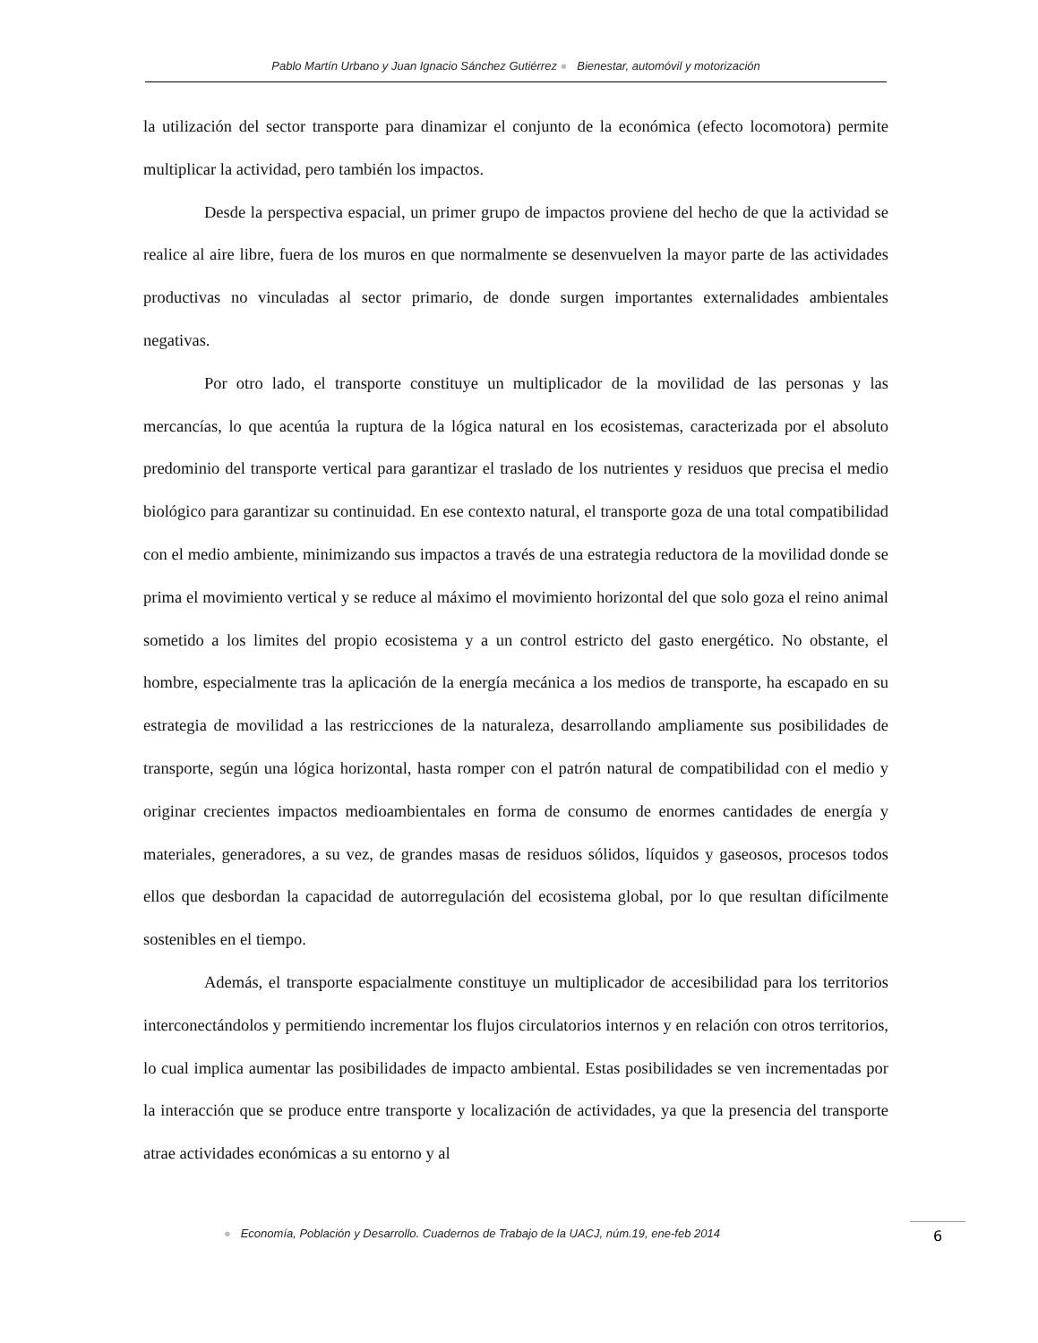Pablo Martín Urbano y Juan Ignacio Sánchez Gutiérrez ● Bienestar, automóvil y motorización
la utilización del sector transporte para dinamizar el conjunto de la económica (efecto locomotora) permite multiplicar la actividad, pero también los impactos.
Desde la perspectiva espacial, un primer grupo de impactos proviene del hecho de que la actividad se realice al aire libre, fuera de los muros en que normalmente se desenvuelven la mayor parte de las actividades productivas no vinculadas al sector primario, de donde surgen importantes externalidades ambientales negativas.
Por otro lado, el transporte constituye un multiplicador de la movilidad de las personas y las mercancías, lo que acentúa la ruptura de la lógica natural en los ecosistemas, caracterizada por el absoluto predominio del transporte vertical para garantizar el traslado de los nutrientes y residuos que precisa el medio biológico para garantizar su continuidad. En ese contexto natural, el transporte goza de una total compatibilidad con el medio ambiente, minimizando sus impactos a través de una estrategia reductora de la movilidad donde se prima el movimiento vertical y se reduce al máximo el movimiento horizontal del que solo goza el reino animal sometido a los limites del propio ecosistema y a un control estricto del gasto energético. No obstante, el hombre, especialmente tras la aplicación de la energía mecánica a los medios de transporte, ha escapado en su estrategia de movilidad a las restricciones de la naturaleza, desarrollando ampliamente sus posibilidades de transporte, según una lógica horizontal, hasta romper con el patrón natural de compatibilidad con el medio y originar crecientes impactos medioambientales en forma de consumo de enormes cantidades de energía y materiales, generadores, a su vez, de grandes masas de residuos sólidos, líquidos y gaseosos, procesos todos ellos que desbordan la capacidad de autorregulación del ecosistema global, por lo que resultan difícilmente sostenibles en el tiempo.
Además, el transporte espacialmente constituye un multiplicador de accesibilidad para los territorios interconectándolos y permitiendo incrementar los flujos circulatorios internos y en relación con otros territorios, lo cual implica aumentar las posibilidades de impacto ambiental. Estas posibilidades se ven incrementadas por la interacción que se produce entre transporte y localización de actividades, ya que la presencia del transporte atrae actividades económicas a su entorno y al
● Economía, Población y Desarrollo. Cuadernos de Trabajo de la UACJ, núm.19, ene-feb 2014
6